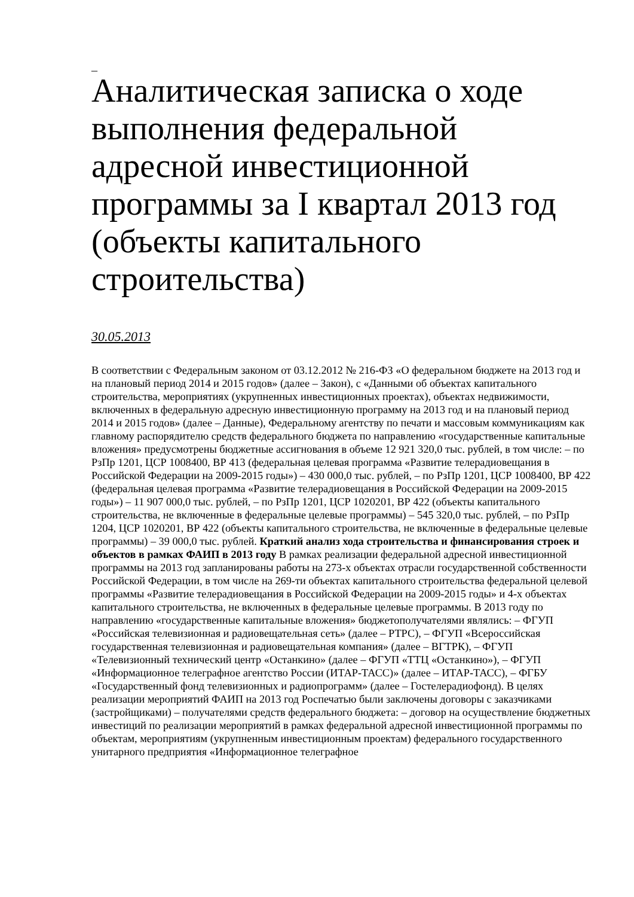_
Аналитическая записка о ходе выполнения федеральной адресной инвестиционной программы за I квартал 2013 год (объекты капитального строительства)
30.05.2013
В соответствии с Федеральным законом от 03.12.2012 № 216-ФЗ «О федеральном бюджете на 2013 год и на плановый период 2014 и 2015 годов» (далее – Закон), с «Данными об объектах капитального строительства, мероприятиях (укрупненных инвестиционных проектах), объектах недвижимости, включенных в федеральную адресную инвестиционную программу на 2013 год и на плановый период 2014 и 2015 годов» (далее – Данные), Федеральному агентству по печати и массовым коммуникациям как главному распорядителю средств федерального бюджета по направлению «государственные капитальные вложения» предусмотрены бюджетные ассигнования в объеме 12 921 320,0 тыс. рублей, в том числе: – по РзПр 1201, ЦСР 1008400, ВР 413 (федеральная целевая программа «Развитие телерадиовещания в Российской Федерации на 2009-2015 годы») – 430 000,0 тыс. рублей, – по РзПр 1201, ЦСР 1008400, ВР 422 (федеральная целевая программа «Развитие телерадиовещания в Российской Федерации на 2009-2015 годы») – 11 907 000,0 тыс. рублей, – по РзПр 1201, ЦСР 1020201, ВР 422 (объекты капитального строительства, не включенные в федеральные целевые программы) – 545 320,0 тыс. рублей, – по РзПр 1204, ЦСР 1020201, ВР 422 (объекты капитального строительства, не включенные в федеральные целевые программы) – 39 000,0 тыс. рублей. Краткий анализ хода строительства и финансирования строек и объектов в рамках ФАИП в 2013 году В рамках реализации федеральной адресной инвестиционной программы на 2013 год запланированы работы на 273-х объектах отрасли государственной собственности Российской Федерации, в том числе на 269-ти объектах капитального строительства федеральной целевой программы «Развитие телерадиовещания в Российской Федерации на 2009-2015 годы» и 4-х объектах капитального строительства, не включенных в федеральные целевые программы. В 2013 году по направлению «государственные капитальные вложения» бюджетополучателями являлись: – ФГУП «Российская телевизионная и радиовещательная сеть» (далее – РТРС), – ФГУП «Всероссийская государственная телевизионная и радиовещательная компания» (далее – ВГТРК), – ФГУП «Телевизионный технический центр «Останкино» (далее – ФГУП «ТТЦ «Останкино»), – ФГУП «Информационное телеграфное агентство России (ИТАР-ТАСС)» (далее – ИТАР-ТАСС), – ФГБУ «Государственный фонд телевизионных и радиопрограмм» (далее – Гостелерадиофонд). В целях реализации мероприятий ФАИП на 2013 год Роспечатью были заключены договоры с заказчиками (застройщиками) – получателями средств федерального бюджета: – договор на осуществление бюджетных инвестиций по реализации мероприятий в рамках федеральной адресной инвестиционной программы по объектам, мероприятиям (укрупненным инвестиционным проектам) федерального государственного унитарного предприятия «Информационное телеграфное